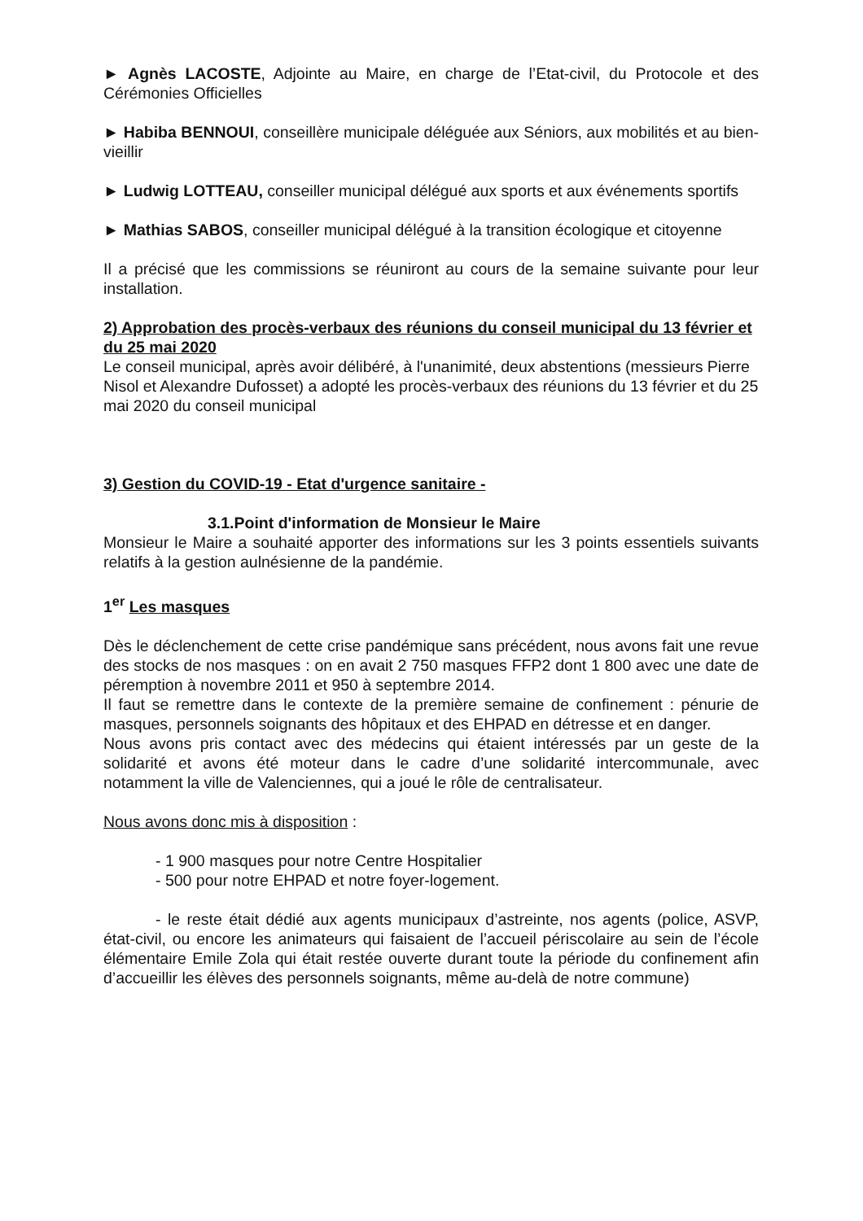► Agnès LACOSTE, Adjointe au Maire, en charge de l’Etat-civil, du Protocole et des Cérémonies Officielles
► Habiba BENNOUI, conseillère municipale déléguée aux Séniors, aux mobilités et au bien-vieillir
► Ludwig LOTTEAU, conseiller municipal délégué aux sports et aux événements sportifs
► Mathias SABOS, conseiller municipal délégué à la transition écologique et citoyenne
Il a précisé que les commissions se réuniront au cours de la semaine suivante pour leur installation.
2) Approbation des procès-verbaux des réunions du conseil municipal du 13 février et du 25 mai 2020
Le conseil municipal, après avoir délibéré, à l'unanimité, deux abstentions (messieurs Pierre Nisol et Alexandre Dufosset) a adopté les procès-verbaux des réunions du 13 février et du 25 mai 2020 du conseil municipal
3) Gestion du COVID-19 - Etat d'urgence sanitaire -
3.1.Point d'information de Monsieur le Maire
Monsieur le Maire a souhaité apporter des informations sur les 3 points essentiels suivants relatifs à la gestion aulnésienne de la pandémie.
1<sup>er</sup> Les masques
Dès le déclenchement de cette crise pandémique sans précédent, nous avons fait une revue des stocks de nos masques : on en avait 2 750 masques FFP2 dont 1 800 avec une date de péremption à novembre 2011 et 950 à septembre 2014.
Il faut se remettre dans le contexte de la première semaine de confinement : pénurie de masques, personnels soignants des hôpitaux et des EHPAD en détresse et en danger.
Nous avons pris contact avec des médecins qui étaient intéressés par un geste de la solidarité et avons été moteur dans le cadre d’une solidarité intercommunale, avec notamment la ville de Valenciennes, qui a joué le rôle de centralisateur.
Nous avons donc mis à disposition :
- 1 900 masques pour notre Centre Hospitalier
- 500 pour notre EHPAD et notre foyer-logement.
- le reste était dédié aux agents municipaux d’astreinte, nos agents (police, ASVP, état-civil, ou encore les animateurs qui faisaient de l’accueil périscolaire au sein de l’école élémentaire Emile Zola qui était restée ouverte durant toute la période du confinement afin d’accueillir les élèves des personnels soignants, même au-delà de notre commune)